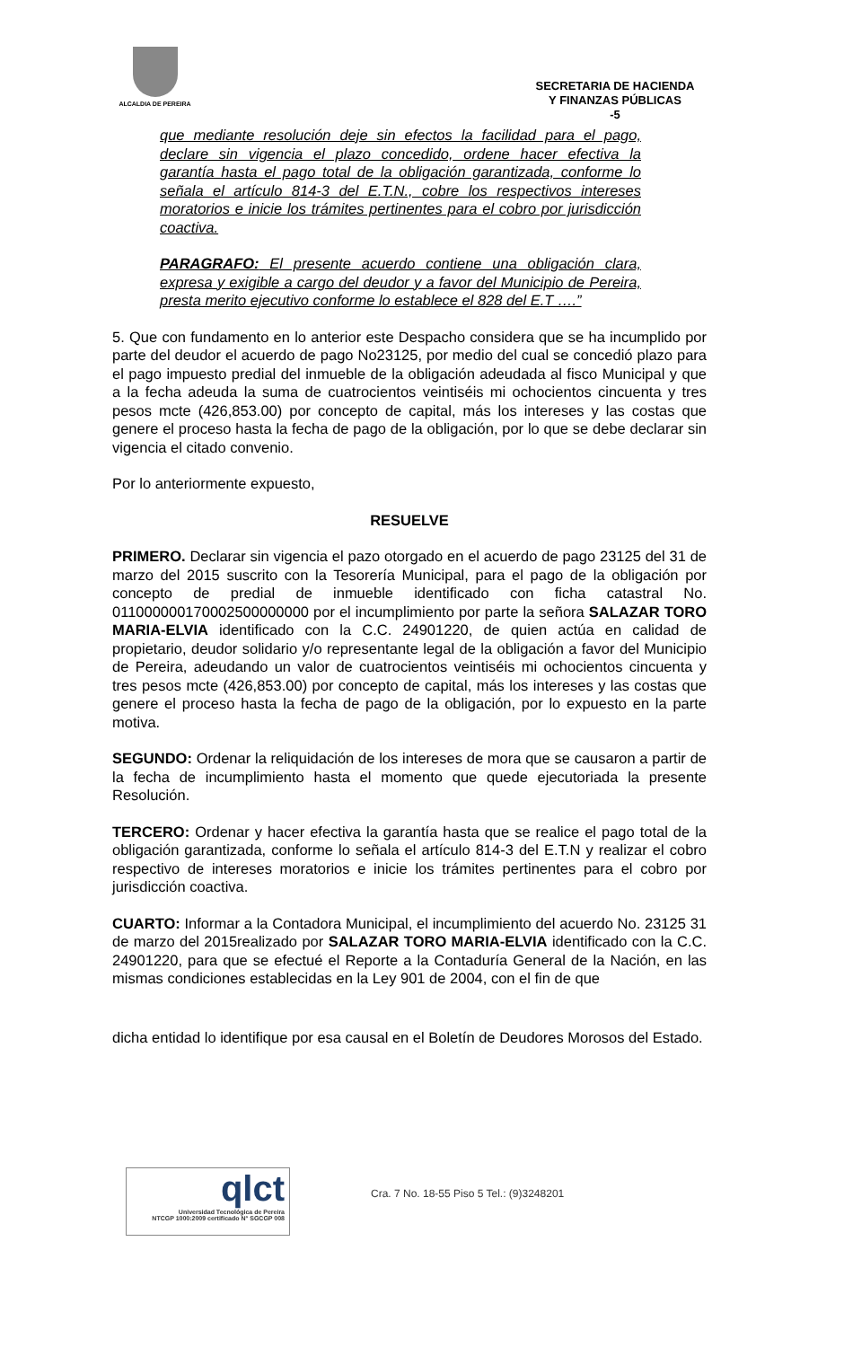ALCALDIA DE PEREIRA
SECRETARIA DE HACIENDA
Y FINANZAS PÚBLICAS
-5
que mediante resolución deje sin efectos la facilidad para el pago, declare sin vigencia el plazo concedido, ordene hacer efectiva la garantía hasta el pago total de la obligación garantizada, conforme lo señala el artículo 814-3 del E.T.N., cobre los respectivos intereses moratorios e inicie los trámites pertinentes para el cobro por jurisdicción coactiva.
PARAGRAFO: El presente acuerdo contiene una obligación clara, expresa y exigible a cargo del deudor y a favor del Municipio de Pereira, presta merito ejecutivo conforme lo establece el 828 del E.T ….”
5. Que con fundamento en lo anterior este Despacho considera que se ha incumplido por parte del deudor el acuerdo de pago No23125, por medio del cual se concedió plazo para el pago impuesto predial del inmueble de la obligación adeudada al fisco Municipal y que a la fecha adeuda la suma de cuatrocientos veintiséis mi ochocientos cincuenta y tres pesos mcte (426,853.00) por concepto de capital, más los intereses y las costas que genere el proceso hasta la fecha de pago de la obligación, por lo que se debe declarar sin vigencia el citado convenio.
Por lo anteriormente expuesto,
RESUELVE
PRIMERO. Declarar sin vigencia el pazo otorgado en el acuerdo de pago 23125 del 31 de marzo del 2015 suscrito con la Tesorería Municipal, para el pago de la obligación por concepto de predial de inmueble identificado con ficha catastral No. 011000000170002500000000 por el incumplimiento por parte la señora SALAZAR TORO MARIA-ELVIA identificado con la C.C. 24901220, de quien actúa en calidad de propietario, deudor solidario y/o representante legal de la obligación a favor del Municipio de Pereira, adeudando un valor de cuatrocientos veintiséis mi ochocientos cincuenta y tres pesos mcte (426,853.00) por concepto de capital, más los intereses y las costas que genere el proceso hasta la fecha de pago de la obligación, por lo expuesto en la parte motiva.
SEGUNDO: Ordenar la reliquidación de los intereses de mora que se causaron a partir de la fecha de incumplimiento hasta el momento que quede ejecutoriada la presente Resolución.
TERCERO: Ordenar y hacer efectiva la garantía hasta que se realice el pago total de la obligación garantizada, conforme lo señala el artículo 814-3 del E.T.N y realizar el cobro respectivo de intereses moratorios e inicie los trámites pertinentes para el cobro por jurisdicción coactiva.
CUARTO: Informar a la Contadora Municipal, el incumplimiento del acuerdo No. 23125 31 de marzo del 2015realizado por SALAZAR TORO MARIA-ELVIA identificado con la C.C. 24901220, para que se efectué el Reporte a la Contaduría General de la Nación, en las mismas condiciones establecidas en la Ley 901 de 2004, con el fin de que
dicha entidad lo identifique por esa causal en el Boletín de Deudores Morosos del Estado.
qlct Universidad Tecnológica de Pereira NTCGP 1000:2009 certificado N° SGCGP 008
Cra. 7 No. 18-55 Piso 5 Tel.: (9)3248201